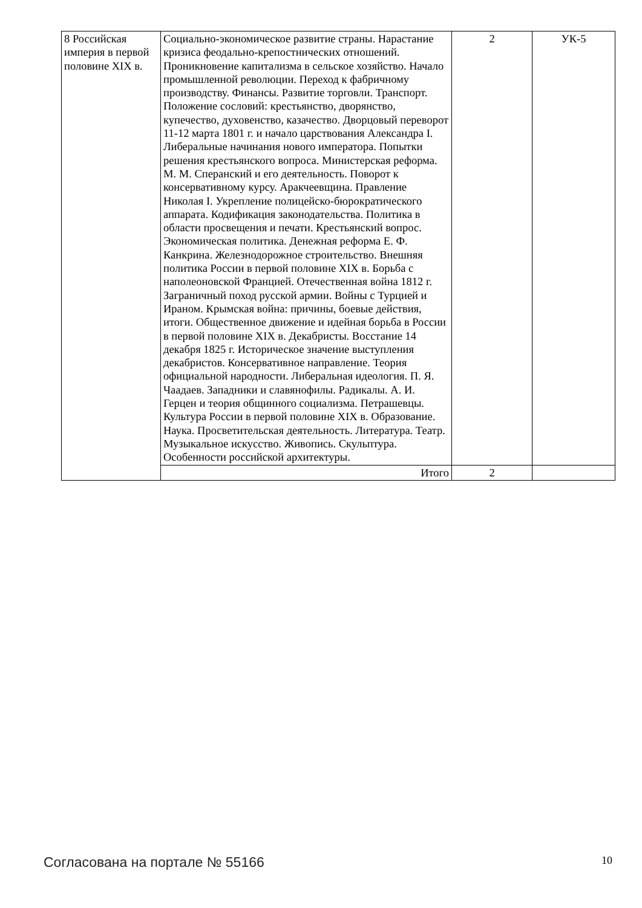| 8 Российская империя в первой половине XIX в. | Социально-экономическое развитие страны. Нарастание кризиса феодально-крепостнических отношений. Проникновение капитализма в сельское хозяйство. Начало промышленной революции. Переход к фабричному производству. Финансы. Развитие торговли. Транспорт. Положение сословий: крестьянство, дворянство, купечество, духовенство, казачество. Дворцовый переворот 11-12 марта 1801 г. и начало царствования Александра I. Либеральные начинания нового императора. Попытки решения крестьянского вопроса. Министерская реформа. М. М. Сперанский и его деятельность. Поворот к консервативному курсу. Аракчеевщина. Правление Николая I. Укрепление полицейско-бюрократического аппарата. Кодификация законодательства. Политика в области просвещения и печати. Крестьянский вопрос. Экономическая политика. Денежная реформа Е. Ф. Канкрина. Железнодорожное строительство. Внешняя политика России в первой половине XIX в. Борьба с наполеоновской Францией. Отечественная война 1812 г. Заграничный поход русской армии. Войны с Турцией и Ираном. Крымская война: причины, боевые действия, итоги. Общественное движение и идейная борьба в России в первой половине XIX в. Декабристы. Восстание 14 декабря 1825 г. Историческое значение выступления декабристов. Консервативное направление. Теория официальной народности. Либеральная идеология. П. Я. Чаадаев. Западники и славянофилы. Радикалы. А. И. Герцен и теория общинного социализма. Петрашевцы. Культура России в первой половине XIX в. Образование. Наука. Просветительская деятельность. Литература. Театр. Музыкальное искусство. Живопись. Скульптура. Особенности российской архитектуры. | 2 | УК-5 |
| | Итого | 2 | |
Согласована на портале № 55166 10